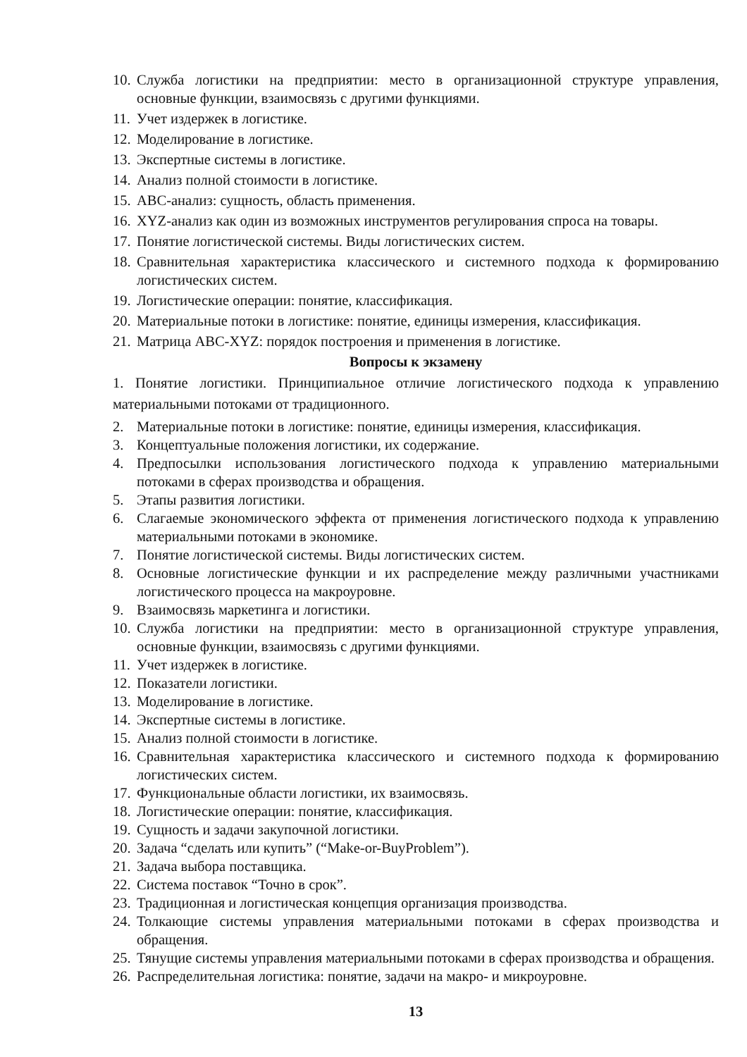10. Служба логистики на предприятии: место в организационной структуре управления, основные функции, взаимосвязь с другими функциями.
11. Учет издержек в логистике.
12. Моделирование в логистике.
13. Экспертные системы в логистике.
14. Анализ полной стоимости в логистике.
15. ABC-анализ: сущность, область применения.
16. XYZ-анализ как один из возможных инструментов регулирования спроса на товары.
17. Понятие логистической системы. Виды логистических систем.
18. Сравнительная характеристика классического и системного подхода к формированию логистических систем.
19. Логистические операции: понятие, классификация.
20. Материальные потоки в логистике: понятие, единицы измерения, классификация.
21. Матрица ABC-XYZ: порядок построения и применения в логистике.
Вопросы к экзамену
1. Понятие логистики. Принципиальное отличие логистического подхода к управлению материальными потоками от традиционного.
2. Материальные потоки в логистике: понятие, единицы измерения, классификация.
3. Концептуальные положения логистики, их содержание.
4. Предпосылки использования логистического подхода к управлению материальными потоками в сферах производства и обращения.
5. Этапы развития логистики.
6. Слагаемые экономического эффекта от применения логистического подхода к управлению материальными потоками в экономике.
7. Понятие логистической системы. Виды логистических систем.
8. Основные логистические функции и их распределение между различными участниками логистического процесса на макроуровне.
9. Взаимосвязь маркетинга и логистики.
10. Служба логистики на предприятии: место в организационной структуре управления, основные функции, взаимосвязь с другими функциями.
11. Учет издержек в логистике.
12. Показатели логистики.
13. Моделирование в логистике.
14. Экспертные системы в логистике.
15. Анализ полной стоимости в логистике.
16. Сравнительная характеристика классического и системного подхода к формированию логистических систем.
17. Функциональные области логистики, их взаимосвязь.
18. Логистические операции: понятие, классификация.
19. Сущность и задачи закупочной логистики.
20. Задача “сделать или купить” (“Make-or-BuyProblem”).
21. Задача выбора поставщика.
22. Система поставок “Точно в срок”.
23. Традиционная и логистическая концепция организация производства.
24. Толкающие системы управления материальными потоками в сферах производства и обращения.
25. Тянущие системы управления материальными потоками в сферах производства и обращения.
26. Распределительная логистика: понятие, задачи на макро- и микроуровне.
13